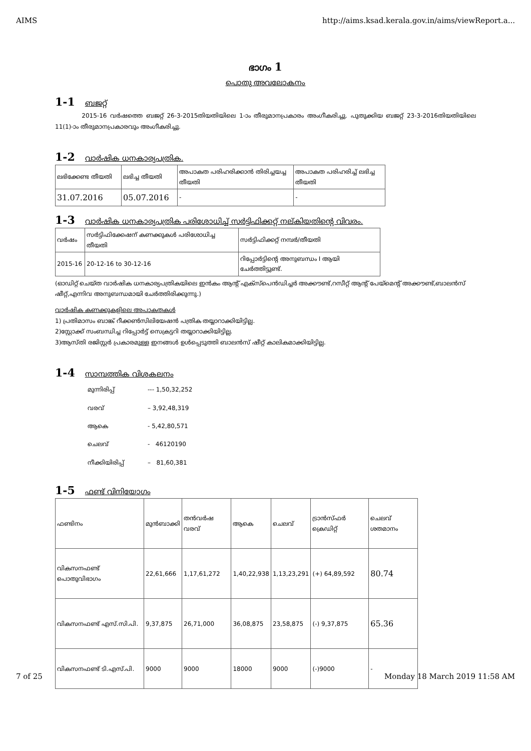AIMS http://aims.ksad.kerala.gov.in/aims/viewReport.a...
ഭാഗം 1
പൊതു അവലോകനം
1-1 ബജറ്റ്
2015-16 വർഷത്തെ ബജറ്റ് 26-3-2015തിയതിയിലെ 1-ാം തീരുമാനപ്രകാരം അംഗീകരിച്ചു. പുതുക്കിയ ബജറ്റ് 23-3-2016തിയതിയിലെ 11(1)-ാം തീരുമാനപ്രകാരവും അംഗീകരിച്ചു.
1-2 വാർഷിക ധനകാര്യപത്രിക.
| ലഭിക്കേണ്ട തീയതി | ലഭിച്ച തീയതി | അപാകത പരിഹരിക്കാൻ തിരിച്ചയച്ച തീയതി | അപാകത പരിഹരിച്ച് ലഭിച്ച തീയതി |
| 31.07.2016 | 05.07.2016 | - | - |
1-3 വാർഷിക ധനകാര്യപത്രിക പരിശോധിച്ച് സർട്ടിഫിക്കറ്റ് നല്കിയതിന്റെ വിവരം.
| വർഷം | സർട്ടിഫിക്കേഷന് കണക്കുകൾ പരിശോധിച്ച തീയതി | സർട്ടിഫിക്കറ്റ് നമ്പർ/തീയതി |
| 2015-16 | 20-12-16 to 30-12-16 | റിപ്പോർട്ടിന്റെ അനുബന്ധം I ആയി ചേർത്തിട്ടുണ്ട്. |
(ഓഡിറ്റ് ചെയ്ത വാർഷിക ധനകാര്യപത്രികയിലെ ഇൻകം ആന്റ് എക്സ്പെൻഡിച്ചർ അക്കൗണ്ട്,റസീറ്റ് ആന്റ് പേയ്മെന്റ് അക്കൗണ്ട്,ബാലൻസ് ഷീറ്റ്,എന്നിവ അനുബന്ധമായി ചേർത്തിരിക്കുന്നു.)
വാർഷിക കണക്കുകളിലെ അപാകതകൾ
1) പ്രതിമാസം ബാങ്ക് റീക്കൺസിലിയേഷൻ പത്രിക തയ്യാറാക്കിയിട്ടില്ല.
2)സ്റ്റോക്ക് സംബന്ധിച്ച റിപ്പോർട്ട് സെക്രട്ടറി തയ്യാറാക്കിയിട്ടില്ല.
3)ആസ്തി രജിസ്റ്റർ പ്രകാരമുള്ള ഇനങ്ങൾ ഉൾപ്പെടുത്തി ബാലൻസ് ഷീറ്റ് കാലികമാക്കിയിട്ടില്ല.
1-4 സാമ്പത്തിക വിശകലനം
| മുന്നിരിപ്പ് | --- 1,50,32,252 |
| വരവ് | – 3,92,48,319 |
| ആകെ | - 5,42,80,571 |
| ചെലവ് | - 46120190 |
| നീക്കിയിരിപ്പ് | – 81,60,381 |
1-5 ഫണ്ട് വിനിയോഗം
| ഫണ്ടിനം | മുൻബാക്കി | തൻവർഷ വരവ് | ആകെ | ചെലവ് | ട്രാൻസ്ഫർ ക്രെഡിറ്റ് | ചെലവ് ശതമാനം |
| വികസനഫണ്ട് പൊതുവിഭാഗം | 22,61,666 | 1,17,61,272 | 1,40,22,938 | 1,13,23,291 | (+) 64,89,592 | 80.74 |
| വികസനഫണ്ട് എസ്.സി.പി. | 9,37,875 | 26,71,000 | 36,08,875 | 23,58,875 | (-) 9,37,875 | 65.36 |
| വികസനഫണ്ട് ടി.എസ്.പി. | 9000 | 9000 | 18000 | 9000 | (-)9000 | - |
7 of 25 Monday 18 March 2019 11:58 AM